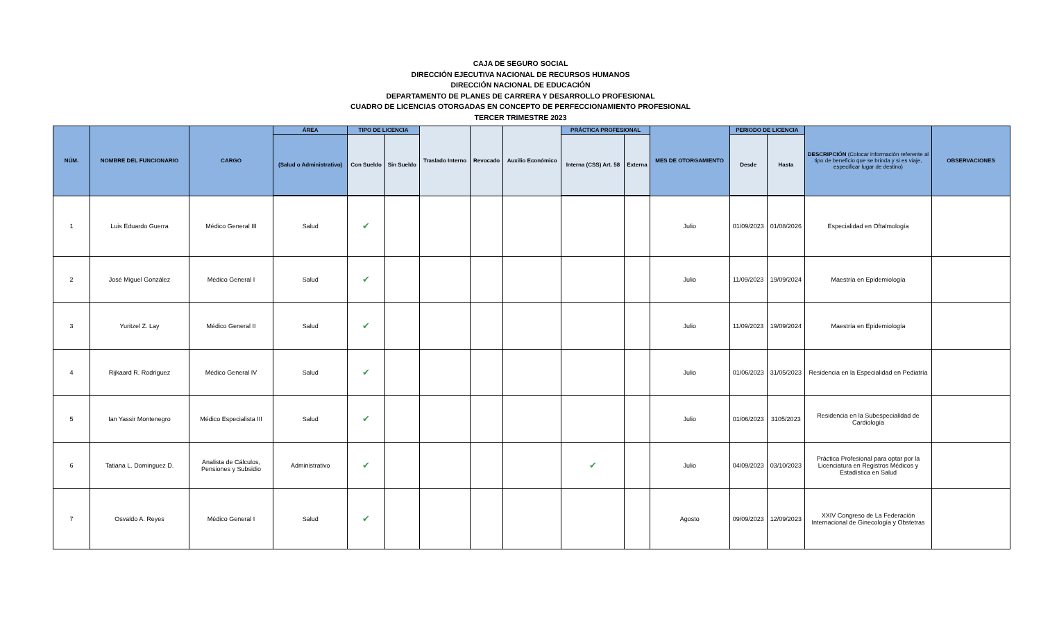CAJA DE SEGURO SOCIAL
DIRECCIÓN EJECUTIVA NACIONAL DE RECURSOS HUMANOS
DIRECCIÓN NACIONAL DE EDUCACIÓN
DEPARTAMENTO DE PLANES DE CARRERA Y DESARROLLO PROFESIONAL
CUADRO DE LICENCIAS OTORGADAS EN CONCEPTO DE PERFECCIONAMIENTO PROFESIONAL
TERCER TRIMESTRE 2023
| NÚM. | NOMBRE DEL FUNCIONARIO | CARGO | ÁREA | TIPO DE LICENCIA | | Traslado Interno | Revocado | Auxilio Económico | PRÁCTICA PROFESIONAL | | MES DE OTORGAMIENTO | PERIODO DE LICENCIA | | DESCRIPCIÓN (Colocar información referente al tipo de beneficio que se brinda y si es viaje, especificar lugar de destino) | OBSERVACIONES |
| --- | --- | --- | --- | --- | --- | --- | --- | --- | --- | --- | --- | --- | --- | --- | --- |
| | | | (Salud o Administrativo) | Con Sueldo | Sin Sueldo | | | | Interna (CSS) Art. 58 | Externa | | Desde | Hasta | | |
| 1 | Luis Eduardo Guerra | Médico General III | Salud | ✔ | | | | | | | Julio | 01/09/2023 | 01/08/2026 | Especialidad en Oftalmología | |
| 2 | José Miguel González | Médico General I | Salud | ✔ | | | | | | | Julio | 11/09/2023 | 19/09/2024 | Maestría en Epidemiología | |
| 3 | Yuritzel Z. Lay | Médico General II | Salud | ✔ | | | | | | | Julio | 11/09/2023 | 19/09/2024 | Maestría en Epidemiología | |
| 4 | Rijkaard R. Rodríguez | Médico General IV | Salud | ✔ | | | | | | | Julio | 01/06/2023 | 31/05/2023 | Residencia en la Especialidad en Pediatría | |
| 5 | Ian Yassir Montenegro | Médico Especialista III | Salud | ✔ | | | | | | | Julio | 01/06/2023 | 3105/2023 | Residencia en la Subespecialidad de Cardiología | |
| 6 | Tatiana L. Dominguez D. | Analista de Cálculos, Pensiones y Subsidio | Administrativo | ✔ | | | | | ✔ | | Julio | 04/09/2023 | 03/10/2023 | Práctica Profesional para optar por la Licenciatura en Registros Médicos y Estadística en Salud | |
| 7 | Osvaldo A. Reyes | Médico General I | Salud | ✔ | | | | | | | Agosto | 09/09/2023 | 12/09/2023 | XXIV Congreso de La Federación Internacional de Ginecología y Obstetras | |